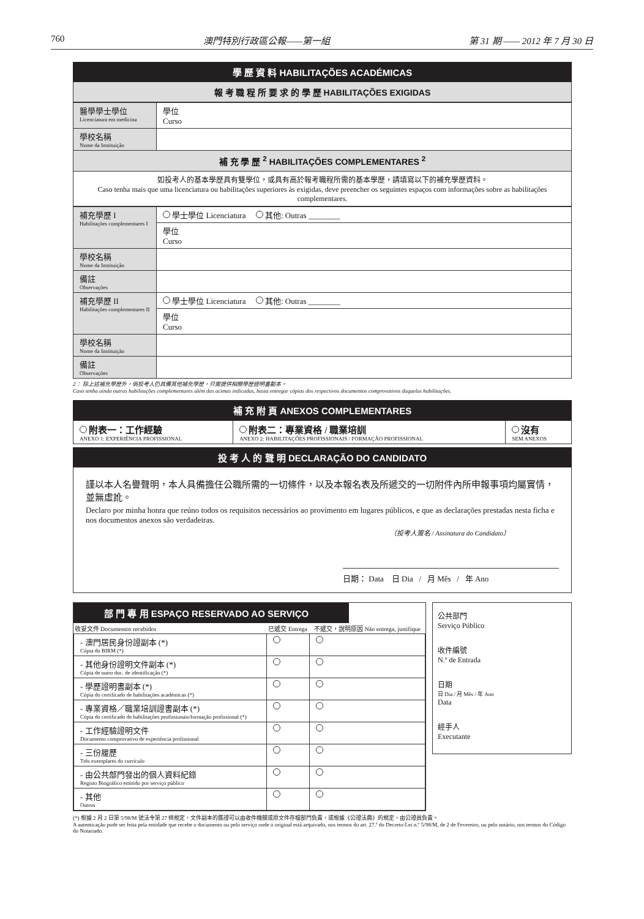760 澳門特別行政區公報——第一組 第 31 期 —— 2012 年 7 月 30 日
學 歷 資 料 HABILITAÇÕES ACADÉMICAS
報 考 職 程 所 要 求 的 學 歷 HABILITAÇÕES EXIGIDAS
| 醫學學士學位 Licenciatura em medicina | 學位 Curso |
| 學校名稱 Nome da Instituição | |
補 充 學 歷 <sup>2</sup> HABILITAÇÕES COMPLEMENTARES <sup>2</sup>
如投考人的基本學歷具有雙學位，或具有高於報考職程所需的基本學歷，請填寫以下的補充學歷資料。
Caso tenha mais que uma licenciatura ou habilitações superiores às exigidas, deve preencher os seguintes espaços com informações sobre as habilitações complementares.
| 補充學歷 I Habilitações complementares I | 學士學位 Licenciatura 其他: Outras ________ |
| | 學位 Curso |
| 學校名稱 Nome da Instituição | |
| 備註 Observações | |
| 補充學歷 II Habilitações complementares II | 學士學位 Licenciatura 其他: Outras ________ |
| | 學位 Curso |
| 學校名稱 Nome da Instituição | |
| 備註 Observações | |
2： 除上述補充學歷外，倘投考人仍具備其他補充學歷，只需提供相關學歷證明書副本。
Caso tenha ainda outras habilitações complementares além das acimas indicadas, basta entregar cópias dos respectivos documentos comprovativos daquelas habilitações.
補 充 附 頁 ANEXOS COMPLEMENTARES
| 附表一：工作經驗 ANEXO 1: EXPERIÊNCIA PROFISSIONAL | 附表二：專業資格 / 職業培訓 ANEXO 2: HABILITAÇÕES PROFISSIONAIS / FORMAÇÃO PROFISSIONAL | 沒有 SEM ANEXOS |
投 考 人 的 聲 明 DECLARAÇÃO DO CANDIDATO
謹以本人名譽聲明，本人具備擔任公職所需的一切條件，以及本報名表及所遞交的一切附件內所申報事項均屬實情，並無虛訛。
Declaro por minha honra que reúno todos os requisitos necessários ao provimento em lugares públicos, e que as declarações prestadas nesta ficha e nos documentos anexos são verdadeiras.
（投考人簽名 / Assinatura do Candidato）
日期： Data 日 Dia / 月 Mês / 年 Ano
部 門 專 用 ESPAÇO RESERVADO AO SERVIÇO
| 收妥文件 Documentos recebidos | 已遞交 Entrega | 不遞交，說明原因 Não entrega, justifique |
| --- | --- | --- |
| - 澳門居民身份證副本 (*) Cópia do BIRM (*) | | |
| - 其他身份證明文件副本 (*) Cópia de outro doc. de identificação (*) | | |
| - 學歷證明書副本 (*) Cópia do certificado de habilitações académicas (*) | | |
| - 專業資格／職業培訓證書副本 (*) Cópia do certificado de habilitações profissionais/formação profissional (*) | | |
| - 工作經驗證明文件 Documento comprovativo de experiência profissional | | |
| - 三份履歷 Três exemplares do currículo | | |
| - 由公共部門發出的個人資料紀錄 Registo Biográfico emitido por serviço público | | |
| - 其他 Outros | | |
公共部門
Serviço Público
收件編號
N.º de Entrada
日期
日 Dia / 月 Mês / 年 Ano
Data
經手人
Executante
(*) 根據 2 月 2 日第 5/98/M 號法令第 27 條規定，文件副本的鑑證可以由收件機關或原文件存檔部門負責，或根據《公證法典》的規定，由公證員負責。
A autenticação pode ser feita pela entidade que recebe o documento ou pelo serviço onde o original está arquivado, nos termos do art. 27.º do Decreto-Lei n.º 5/98/M, de 2 de Fevereiro, ou pelo notário, nos termos do Código do Notariado.